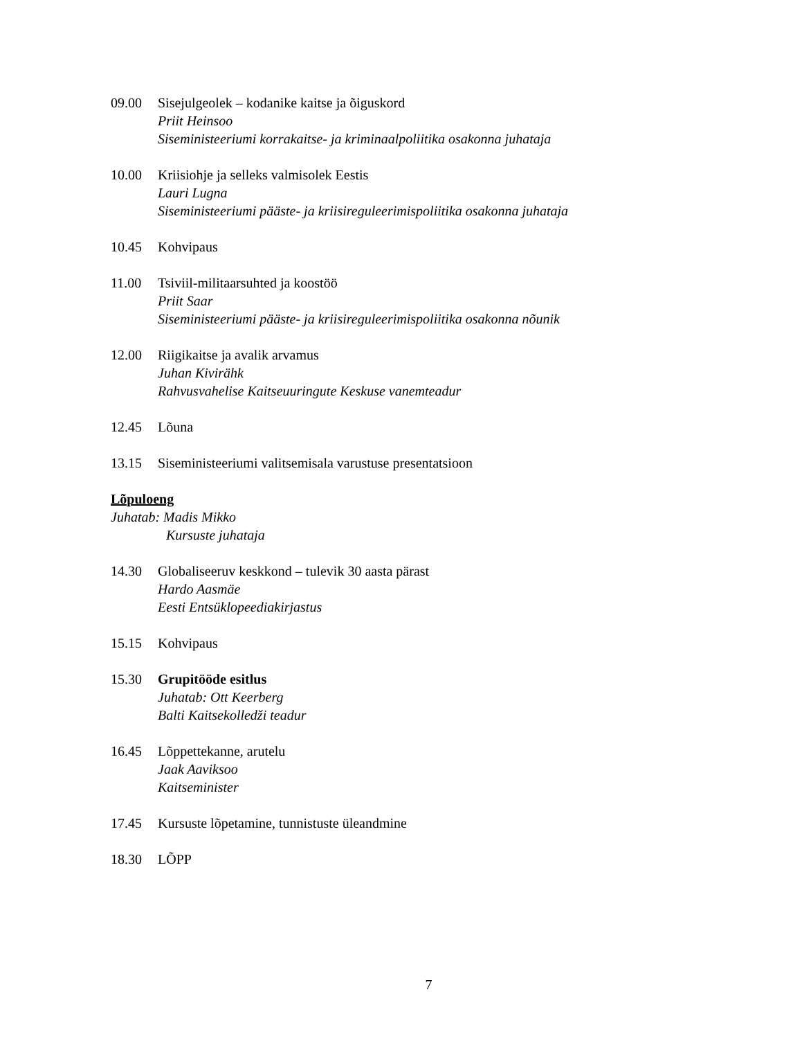09.00 Sisejulgeolek – kodanike kaitse ja õiguskord
Priit Heinsoo
Siseministeeriumi korrakaitse- ja kriminaalpoliitika osakonna juhataja
10.00 Kriisiohje ja selleks valmisolek Eestis
Lauri Lugna
Siseministeeriumi pääste- ja kriisireguleerimispoliitika osakonna juhataja
10.45 Kohvipaus
11.00 Tsiviil-militaarsuhted ja koostöö
Priit Saar
Siseministeeriumi pääste- ja kriisireguleerimispoliitika osakonna nõunik
12.00 Riigikaitse ja avalik arvamus
Juhan Kivirähk
Rahvusvahelise Kaitseuuringute Keskuse vanemteadur
12.45 Lõuna
13.15 Siseministeeriumi valitsemisala varustuse presentatsioon
Lõpuloeng
Juhatab: Madis Mikko
Kursuste juhataja
14.30 Globaliseeruv keskkond – tulevik 30 aasta pärast
Hardo Aasmäe
Eesti Entsüklopeediakirjastus
15.15 Kohvipaus
15.30 Grupitööde esitlus
Juhatab: Ott Keerberg
Balti Kaitsekolledži teadur
16.45 Lõppettekanne, arutelu
Jaak Aaviksoo
Kaitseminister
17.45 Kursuste lõpetamine, tunnistuste üleandmine
18.30 LÕPP
7